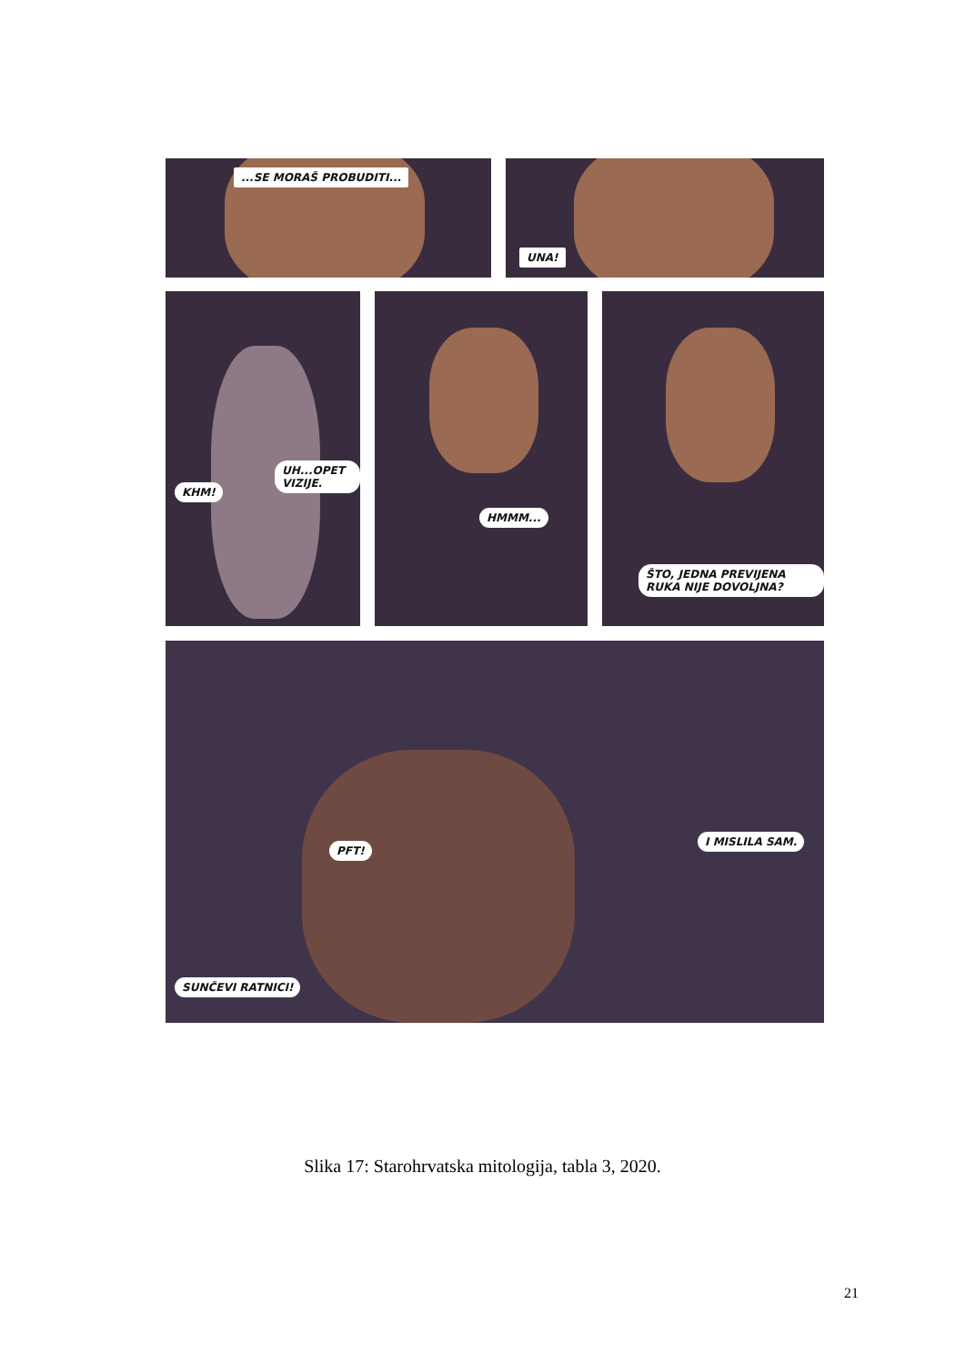...SE MORAŠ PROBUDITI... UNA!
KHM!
UH...OPET VIZIJE.
HMMM...
ŠTO, JEDNA PREVIJENA RUKA NIJE DOVOLJNA?
PFT!
I MISLILA SAM.
SUNČEVI RATNICI!
Slika 17: Starohrvatska mitologija, tabla 3, 2020.
21